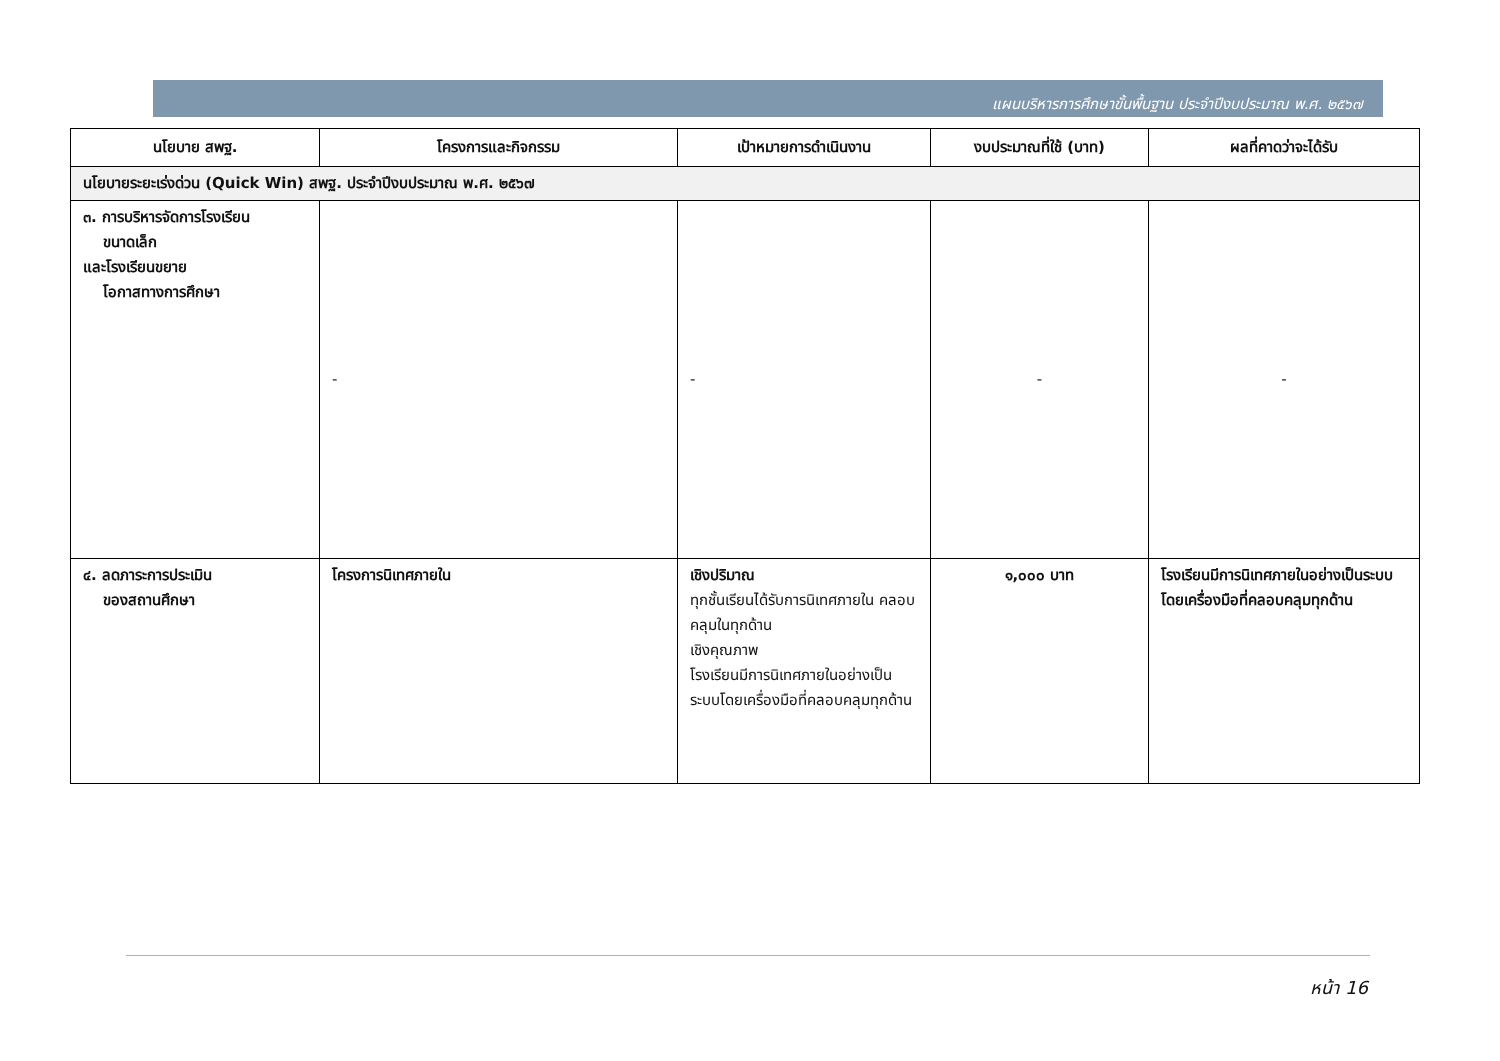แผนบริหารการศึกษาขั้นพื้นฐาน ประจำปีงบประมาณ พ.ศ. ๒๕๖๗
| นโยบาย สพฐ. | โครงการและกิจกรรม | เป้าหมายการดำเนินงาน | งบประมาณที่ใช้ (บาท) | ผลที่คาดว่าจะได้รับ |
| --- | --- | --- | --- | --- |
| นโยบายระยะเร่งด่วน (Quick Win) สพฐ. ประจำปีงบประมาณ พ.ศ. ๒๕๖๗ | | | | |
| ๓. การบริหารจัดการโรงเรียน ขนาดเล็ก และโรงเรียนขยาย โอกาสทางการศึกษา | - | - | - | - |
| ๔. ลดภาระการประเมิน ของสถานศึกษา | โครงการนิเทศภายใน | เชิงปริมาณ ทุกชั้นเรียนได้รับการนิเทศภายใน คลอบคลุมในทุกด้าน เชิงคุณภาพ โรงเรียนมีการนิเทศภายในอย่างเป็นระบบโดยเครื่องมือที่คลอบคลุมทุกด้าน | ๑,๐๐๐ บาท | โรงเรียนมีการนิเทศภายในอย่างเป็นระบบโดยเครื่องมือที่คลอบคลุมทุกด้าน |
หน้า 16